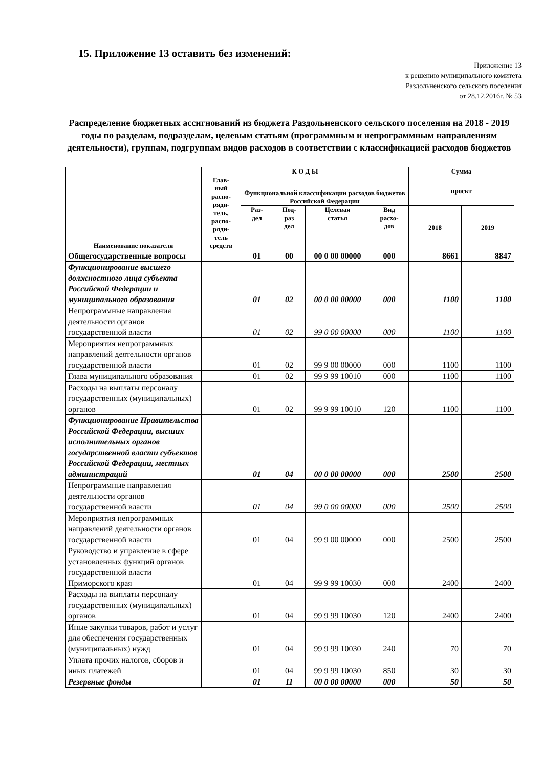15. Приложение 13 оставить без изменений:
Приложение 13
к решению муниципального комитета
Раздольненского сельского поселения
от 28.12.2016г. № 53
Распределение бюджетных ассигнований из бюджета Раздольненского сельского поселения на 2018 - 2019 годы по разделам, подразделам, целевым статьям (программным и непрограммным направлениям деятельности), группам, подгруппам видов расходов в соответствии с классификацией расходов бюджетов
| Наименование показателя | К О Д Ы | | | | | Сумма | |
| --- | --- | --- | --- | --- | --- | --- | --- |
| | Глав- ный распо- ряди- тель, распо- ряди- тель средств | Функциональной классификации расходов бюджетов Российской Федерации | | | | проект | |
| | | Раз- дел | Под- раз дел | Целевая статья | Вид расхо- дов | 2018 | 2019 |
| Общегосударственные вопросы | | 01 | 00 | 00 0 00 00000 | 000 | 8661 | 8847 |
| Функционирование высшего должностного лица субъекта Российской Федерации и муниципального образования | | 01 | 02 | 00 0 00 00000 | 000 | 1100 | 1100 |
| Непрограммные направления деятельности органов государственной власти | | 01 | 02 | 99 0 00 00000 | 000 | 1100 | 1100 |
| Мероприятия непрограммных направлений деятельности органов государственной власти | | 01 | 02 | 99 9 00 00000 | 000 | 1100 | 1100 |
| Глава муниципального образования | | 01 | 02 | 99 9 99 10010 | 000 | 1100 | 1100 |
| Расходы на выплаты персоналу государственных (муниципальных) органов | | 01 | 02 | 99 9 99 10010 | 120 | 1100 | 1100 |
| Функционирование Правительства Российской Федерации, высших исполнительных органов государственной власти субъектов Российской Федерации, местных администраций | | 01 | 04 | 00 0 00 00000 | 000 | 2500 | 2500 |
| Непрограммные направления деятельности органов государственной власти | | 01 | 04 | 99 0 00 00000 | 000 | 2500 | 2500 |
| Мероприятия непрограммных направлений деятельности органов государственной власти | | 01 | 04 | 99 9 00 00000 | 000 | 2500 | 2500 |
| Руководство и управление в сфере установленных функций органов государственной власти Приморского края | | 01 | 04 | 99 9 99 10030 | 000 | 2400 | 2400 |
| Расходы на выплаты персоналу государственных (муниципальных) органов | | 01 | 04 | 99 9 99 10030 | 120 | 2400 | 2400 |
| Иные закупки товаров, работ и услуг для обеспечения государственных (муниципальных) нужд | | 01 | 04 | 99 9 99 10030 | 240 | 70 | 70 |
| Уплата прочих налогов, сборов и иных платежей | | 01 | 04 | 99 9 99 10030 | 850 | 30 | 30 |
| Резервные фонды | | 01 | 11 | 00 0 00 00000 | 000 | 50 | 50 |